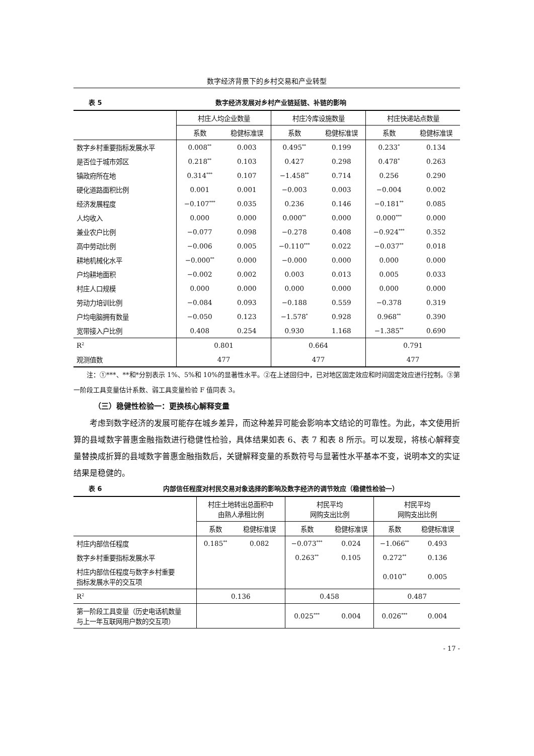数字经济背景下的乡村交易和产业转型
表 5 数字经济发展对乡村产业链延链、补链的影响
| | 村庄人均企业数量 | | 村庄冷库设施数量 | | 村庄快递站点数量 | |
| --- | --- | --- | --- | --- | --- | --- |
| | 系数 | 稳健标准误 | 系数 | 稳健标准误 | 系数 | 稳健标准误 |
| 数字乡村重要指标发展水平 | 0.008<sup>**</sup> | 0.003 | 0.495<sup>**</sup> | 0.199 | 0.233<sup>*</sup> | 0.134 |
| 是否位于城市郊区 | 0.218<sup>**</sup> | 0.103 | 0.427 | 0.298 | 0.478<sup>*</sup> | 0.263 |
| 镇政府所在地 | 0.314<sup>***</sup> | 0.107 | −1.458<sup>**</sup> | 0.714 | 0.256 | 0.290 |
| 硬化道路面积比例 | 0.001 | 0.001 | −0.003 | 0.003 | −0.004 | 0.002 |
| 经济发展程度 | −0.107<sup>***</sup> | 0.035 | 0.236 | 0.146 | −0.181<sup>**</sup> | 0.085 |
| 人均收入 | 0.000 | 0.000 | 0.000<sup>**</sup> | 0.000 | 0.000<sup>***</sup> | 0.000 |
| 兼业农户比例 | −0.077 | 0.098 | −0.278 | 0.408 | −0.924<sup>***</sup> | 0.352 |
| 高中劳动比例 | −0.006 | 0.005 | −0.110<sup>***</sup> | 0.022 | −0.037<sup>**</sup> | 0.018 |
| 耕地机械化水平 | −0.000<sup>**</sup> | 0.000 | −0.000 | 0.000 | 0.000 | 0.000 |
| 户均耕地面积 | −0.002 | 0.002 | 0.003 | 0.013 | 0.005 | 0.033 |
| 村庄人口规模 | 0.000 | 0.000 | 0.000 | 0.000 | 0.000 | 0.000 |
| 劳动力培训比例 | −0.084 | 0.093 | −0.188 | 0.559 | −0.378 | 0.319 |
| 户均电脑拥有数量 | −0.050 | 0.123 | −1.578<sup>*</sup> | 0.928 | 0.968<sup>**</sup> | 0.390 |
| 宽带接入户比例 | 0.408 | 0.254 | 0.930 | 1.168 | −1.385<sup>**</sup> | 0.690 |
| R<sup>2</sup> | 0.801 | | 0.664 | | 0.791 | |
| 观测值数 | 477 | | 477 | | 477 | |
注：①***、**和*分别表示 1%、5%和 10%的显著性水平。②在上述回归中，已对地区固定效应和时间固定效应进行控制。③第一阶段工具变量估计系数、弱工具变量检验 F 值同表 3。
（三）稳健性检验一：更换核心解释变量
考虑到数字经济的发展可能存在城乡差异，而这种差异可能会影响本文结论的可靠性。为此，本文使用折算的县域数字普惠金融指数进行稳健性检验，具体结果如表 6、表 7 和表 8 所示。可以发现，将核心解释变量替换成折算的县域数字普惠金融指数后，关键解释变量的系数符号与显著性水平基本不变，说明本文的实证结果是稳健的。
表 6 内部信任程度对村民交易对象选择的影响及数字经济的调节效应（稳健性检验一）
| | 村庄土地转出总面积中 由熟人承租比例 | | 村民平均 网购支出比例 | | 村民平均 网购支出比例 | |
| --- | --- | --- | --- | --- | --- | --- |
| | 系数 | 稳健标准误 | 系数 | 稳健标准误 | 系数 | 稳健标准误 |
| 村庄内部信任程度 | 0.185<sup>**</sup> | 0.082 | −0.073<sup>***</sup> | 0.024 | −1.066<sup>**</sup> | 0.493 |
| 数字乡村重要指标发展水平 | | | 0.263<sup>**</sup> | 0.105 | 0.272<sup>**</sup> | 0.136 |
| 村庄内部信任程度与数字乡村重要 指标发展水平的交互项 | | | | | 0.010<sup>**</sup> | 0.005 |
| R<sup>2</sup> | 0.136 | | 0.458 | | 0.487 | |
| 第一阶段工具变量（历史电话机数量 与上一年互联网用户数的交互项） | | | 0.025<sup>***</sup> | 0.004 | 0.026<sup>***</sup> | 0.004 |
- 17 -